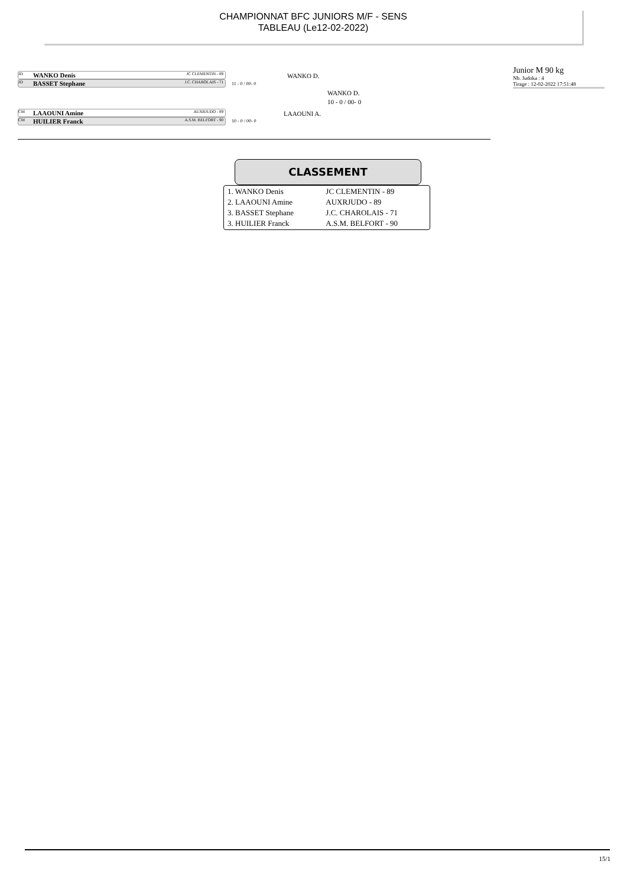CHAMPIONNAT BFC JUNIORS M/F - SENS
TABLEAU (Le12-02-2022)
JD WANKO Denis JC CLEMENTIN - 89
JD BASSET Stephane J.C. CHAROLAIS - 71
WANKO D.
11 - 0 / 00- 0
WANKO D.
10 - 0 / 00- 0
CM LAAOUNI Amine AUXRJUDO - 89
CM HUILIER Franck A.S.M. BELFORT - 90
LAAOUNI A.
10 - 0 / 00- 0
Junior M 90 kg
Nb. Judoka : 4
Tirage : 12-02-2022 17:51:48
CLASSEMENT
| 1. WANKO Denis | JC CLEMENTIN - 89 |
| 2. LAAOUNI Amine | AUXRJUDO - 89 |
| 3. BASSET Stephane | J.C. CHAROLAIS - 71 |
| 3. HUILIER Franck | A.S.M. BELFORT - 90 |
15/1